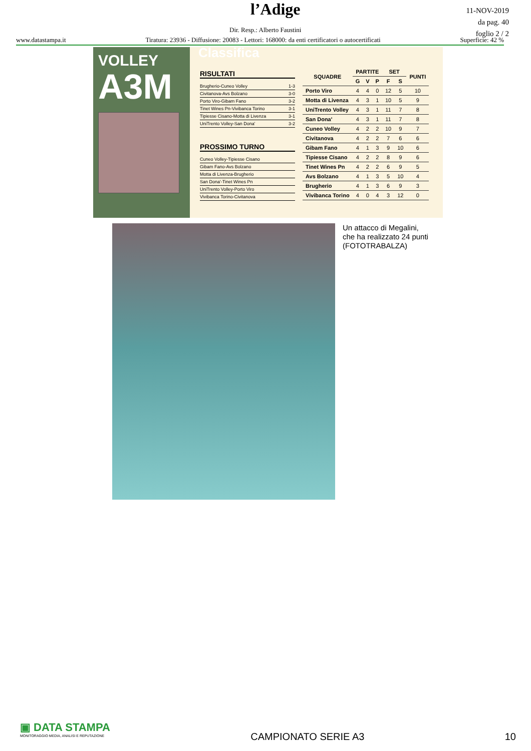l’Adige
11-NOV-2019
da pag. 40
foglio 2 / 2
Dir. Resp.: Alberto Faustini
www.datastampa.it Tiratura: 23936 - Diffusione: 20083 - Lettori: 168000: da enti certificatori o autocertificati Superficie: 42 %
Classifica
VOLLEY
A3M
RISULTATI
Brugherio-Cuneo Volley 1-3
Civitanova-Avs Bolzano 3-0
Porto Viro-Gibam Fano 3-2
Tinet Wines Pn-Vivibanca Torino 3-1
Tipiesse Cisano-Motta di Livenza 3-1
UniTrento Volley-San Dona' 3-2
PROSSIMO TURNO
Cuneo Volley-Tipiesse Cisano
Gibam Fano-Avs Bolzano
Motta di Livenza-Brugherio
San Dona'-Tinet Wines Pn
UniTrento Volley-Porto Viro
Vivibanca Torino-Civitanova
| SQUADRE | PARTITE | | | SET | | PUNTI |
| --- | --- | --- | --- | --- | --- | --- |
| | G | V | P | F | S | |
| Porto Viro | 4 | 4 | 0 | 12 | 5 | 10 |
| Motta di Livenza | 4 | 3 | 1 | 10 | 5 | 9 |
| UniTrento Volley | 4 | 3 | 1 | 11 | 7 | 8 |
| San Dona' | 4 | 3 | 1 | 11 | 7 | 8 |
| Cuneo Volley | 4 | 2 | 2 | 10 | 9 | 7 |
| Civitanova | 4 | 2 | 2 | 7 | 6 | 6 |
| Gibam Fano | 4 | 1 | 3 | 9 | 10 | 6 |
| Tipiesse Cisano | 4 | 2 | 2 | 8 | 9 | 6 |
| Tinet Wines Pn | 4 | 2 | 2 | 6 | 9 | 5 |
| Avs Bolzano | 4 | 1 | 3 | 5 | 10 | 4 |
| Brugherio | 4 | 1 | 3 | 6 | 9 | 3 |
| Vivibanca Torino | 4 | 0 | 4 | 3 | 12 | 0 |
Un attacco di Megalini,
che ha realizzato 24 punti
(FOTOTRABALZA)
▣ DATA STAMPA
MONITORAGGIO MEDIA, ANALISI E REPUTAZIONE
CAMPIONATO SERIE A3 10